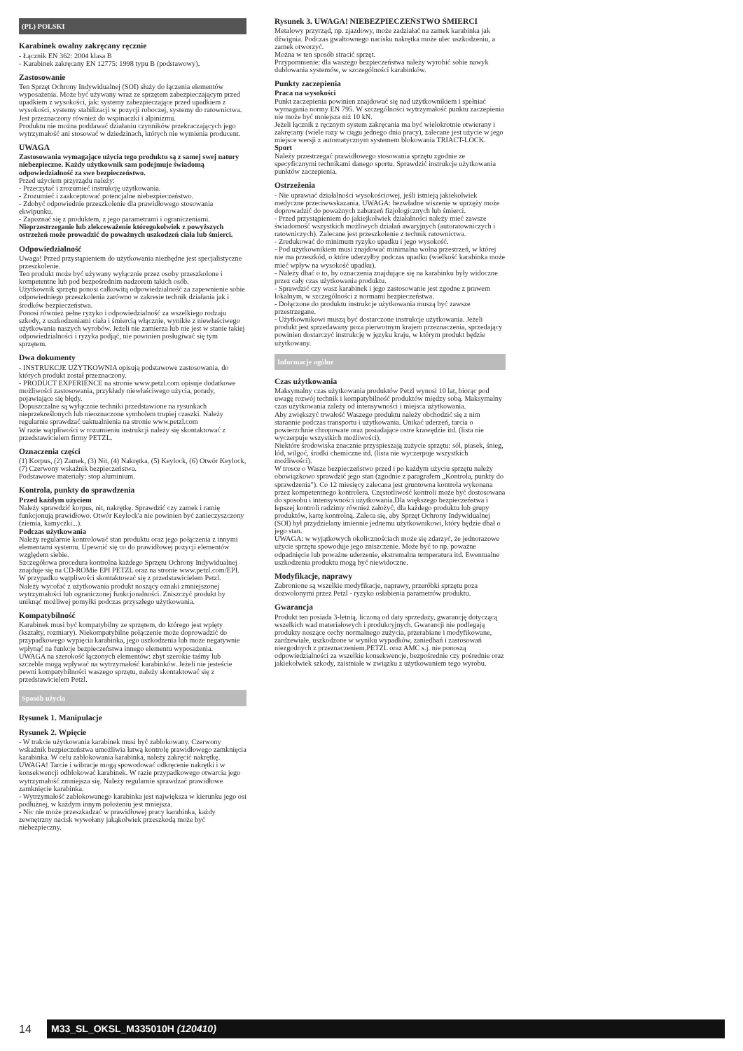(PL) POLSKI
Karabinek owalny zakręcany ręcznie
- Łącznik EN 362: 2004 klasa B
- Karabinek zakręcany EN 12775: 1998 typu B (podstawowy).
Zastosowanie
Ten Sprzęt Ochrony Indywidualnej (SOI) służy do łączenia elementów wyposażenia. Może być używany wraz ze sprzętem zabezpieczającym przed upadkiem z wysokości, jak: systemy zabezpieczające przed upadkiem z wysokości, systemy stabilizacji w pozycji roboczej, systemy do ratownictwa. Jest przeznaczony również do wspinaczki i alpinizmu.
Produktu nie można poddawać działaniu czynników przekraczających jego wytrzymałość ani stosować w dziedzinach, których nie wymienia producent.
UWAGA
Zastosowania wymagające użycia tego produktu są z samej swej natury niebezpieczne. Każdy użytkownik sam podejmuje świadomą odpowiedzialność za swe bezpieczeństwo.
Przed użyciem przyrządu należy:
- Przeczytać i zrozumieć instrukcję użytkowania.
- Zrozumieć i zaakceptować potencjalne niebezpieczeństwo.
- Zdobyć odpowiednie przeszkolenie dla prawidłowego stosowania ekwipunku.
- Zapoznać się z produktem, z jego parametrami i ograniczeniami.
Nieprzestrzeganie lub zlekceważenie któregokolwiek z powyższych ostrzeżeń może prowadzić do poważnych uszkodzeń ciała lub śmierci.
Odpowiedzialność
Uwaga! Przed przystąpieniem do użytkowania niezbędne jest specjalistyczne przeszkolenie.
Ten produkt może być używany wyłącznie przez osoby przeszkolone i kompetentne lub pod bezpośrednim nadzorem takich osób.
Użytkownik sprzętu ponosi całkowitą odpowiedzialność za zapewnienie sobie odpowiedniego przeszkolenia zarówno w zakresie technik działania jak i środków bezpieczeństwa.
Ponosi również pełne ryzyko i odpowiedzialność za wszelkiego rodzaju szkody, z uszkodzeniami ciała i śmiercią włącznie, wynikłe z niewłaściwego użytkowania naszych wyrobów. Jeżeli nie zamierza lub nie jest w stanie takiej odpowiedzialności i ryzyka podjąć, nie powinien posługiwać się tym sprzętem.
Dwa dokumenty
- INSTRUKCJE UŻYTKOWNIA opisują podstawowe zastosowania, do których produkt został przeznaczony.
- PRODUCT EXPERIENCE na stronie www.petzl.com opisuje dodatkowe możliwości zastosowania, przykłady niewłaściwego użycia, porady, pojawiające się błędy.
Dopuszczalne są wyłącznie techniki przedstawione na rysunkach nieprzekreślonych lub nieoznaczone symbolem trupiej czaszki. Należy regularnie sprawdzać uaktualnienia na stronie www.petzl.com
W razie wątpliwości w rozumieniu instrukcji należy się skontaktować z przedstawicielem firmy PETZL.
Oznaczenia części
(1) Korpus, (2) Zamek, (3) Nit, (4) Nakrętka, (5) Keylock, (6) Otwór Keylock, (7) Czerwony wskaźnik bezpieczeństwa.
Podstawowe materiały: stop aluminium.
Kontrola, punkty do sprawdzenia
Przed każdym użyciem
Należy sprawdzić korpus, nit, nakrętkę. Sprawdzić czy zamek i ramię funkcjonują prawidłowo. Otwór Keylock'a nie powinien być zanieczyszczony (ziemia, kamyczki...).
Podczas użytkowania
Należy regularnie kontrolować stan produktu oraz jego połączenia z innymi elementami systemu. Upewnić się co do prawidłowej pozycji elementów względem siebie.
Szczegółowa procedura kontrolna każdego Sprzętu Ochrony Indywidualnej znajduje się na CD-ROMie EPI PETZL oraz na stronie www.petzl.com/EPI. W przypadku wątpliwości skontaktować się z przedstawicielem Petzl.
Należy wycofać z użytkowania produkt noszący oznaki zmniejszonej wytrzymałości lub ograniczonej funkcjonalności. Zniszczyć produkt by uniknąć możliwej pomyłki podczas przyszłego użytkowania.
Kompatybilność
Karabinek musi być kompatybilny ze sprzętem, do którego jest wpięty (kształty, rozmiary). Niekompatybilne połączenie może doprowadzić do przypadkowego wypięcia karabinka, jego uszkodzenia lub może negatywnie wpłynąć na funkcje bezpieczeństwa innego elementu wyposażenia.
UWAGA na szerokość łączonych elementów: zbyt szerokie taśmy lub szczeble mogą wpływać na wytrzymałość karabinków. Jeżeli nie jesteście pewni kompatybilności waszego sprzętu, należy skontaktować się z przedstawicielem Petzl.
Sposób użycia
Rysunek 1. Manipulacje
Rysunek 2. Wpięcie
- W trakcie użytkowania karabinek musi być zablokowany. Czerwony wskaźnik bezpieczeństwa umożliwia łatwą kontrolę prawidłowego zamknięcia karabinka. W celu zablokowania karabinka, należy zakręcić nakrętkę.
UWAGA! Tarcie i wibracje mogą spowodować odkręcenie nakrętki i w konsekwencji odblokować karabinek. W razie przypadkowego otwarcia jego wytrzymałość zmniejsza się. Należy regularnie sprawdzać prawidłowe zamknięcie karabinka.
- Wytrzymałość zablokowanego karabinka jest największa w kierunku jego osi podłużnej, w każdym innym położeniu jest mniejsza.
- Nic nie może przeszkadzać w prawidłowej pracy karabinka, każdy zewnętrzny nacisk wywołany jakąkolwiek przeszkodą może być niebezpieczny.
Rysunek 3. UWAGA! NIEBEZPIECZEŃSTWO ŚMIERCI
Metalowy przyrząd, np. zjazdowy, może zadziałać na zamek karabinka jak dźwignia. Podczas gwałtownego nacisku nakrętka może ulec uszkodzeniu, a zamek otworzyć.
Można w ten sposób stracić sprzęt.
Przypomnienie: dla waszego bezpieczeństwa należy wyrobić sobie nawyk dublowania systemów, w szczególności karabinków.
Punkty zaczepienia
Praca na wysokości
Punkt zaczepienia powinien znajdować się nad użytkownikiem i spełniać wymagania normy EN 795. W szczególności wytrzymałość punktu zaczepienia nie może być mniejsza niż 10 kN.
Jeżeli łącznik z ręcznym system zakręcania ma być wielokrotnie otwierany i zakręcany (wiele razy w ciągu jednego dnia pracy), zalecane jest użycie w jego miejsce wersji z automatycznym systemem blokowania TRIACT-LOCK.
Sport
Należy przestrzegać prawidłowego stosowania sprzętu zgodnie ze specyficznymi technikami danego sportu. Sprawdzić instrukcje użytkowania punktów zaczepienia.
Ostrzeżenia
- Nie uprawiać działalności wysokościowej, jeśli istnieją jakiekolwiek medyczne przeciwwskazania. UWAGA: bezwładne wiszenie w uprzęży może doprowadzić do poważnych zaburzeń fizjologicznych lub śmierci.
- Przed przystąpieniem do jakiejkolwiek działalności należy mieć zawsze świadomość wszystkich możliwych działań awaryjnych (autoratowniczych i ratowniczych). Zalecane jest przeszkolenie z technik ratownictwa.
- Zredukować do minimum ryzyko upadku i jego wysokość.
- Pod użytkownikiem musi znajdować minimalna wolna przestrzeń, w której nie ma przeszkód, o które uderzyłby podczas upadku (wielkość karabinka może mieć wpływ na wysokość upadku).
- Należy dbać o to, by oznaczenia znajdujące się na karabinku były widoczne przez cały czas użytkowania produktu.
- Sprawdzić czy wasz karabinek i jego zastosowanie jest zgodne z prawem lokalnym, w szczególności z normami bezpieczeństwa.
- Dołączone do produktu instrukcje użytkowania muszą być zawsze przestrzegane.
- Użytkownikowi muszą być dostarczone instrukcje użytkowania. Jeżeli produkt jest sprzedawany poza pierwotnym krajem przeznaczenia, sprzedający powinien dostarczyć instrukcję w języku kraju, w którym produkt będzie użytkowany.
Informacje ogólne
Czas użytkowania
Maksymalny czas użytkowania produktów Petzl wynosi 10 lat, biorąc pod uwagę rozwój technik i kompatybilność produktów między sobą. Maksymalny czas użytkowania zależy od intensywności i miejsca użytkowania.
Aby zwiększyć trwałość Waszego produktu należy obchodzić się z nim starannie podczas transportu i użytkowania. Unikać uderzeń, tarcia o powierzchnie chropowate oraz posiadające ostre krawędzie itd. (lista nie wyczerpuje wszystkich możliwości).
Niektóre środowiska znacznie przyspieszają zużycie sprzętu: sól, piasek, śnieg, lód, wilgoć, środki chemiczne itd. (lista nie wyczerpuje wszystkich możliwości).
W trosce o Wasze bezpieczeństwo przed i po każdym użyciu sprzętu należy obowiązkowo sprawdzić jego stan (zgodnie z paragrafem „Kontrola, punkty do sprawdzenia"). Co 12 miesięcy zalecana jest gruntowna kontrola wykonana przez kompetentnego kontrolera. Częstotliwość kontroli może być dostosowana do sposobu i intensywności użytkowania.Dla większego bezpieczeństwa i lepszej kontroli radzimy również założyć, dla każdego produktu lub grupy produktów, kartę kontrolną. Zaleca się, aby Sprzęt Ochrony Indywidualnej (SOI) był przydzielany imiennie jednemu użytkownikowi, który będzie dbał o jego stan.
UWAGA: w wyjątkowych okolicznościach może się zdarzyć, że jednorazowe użycie sprzętu spowoduje jego zniszczenie. Może być to np. poważne odpadnięcie lub poważne uderzenie, ekstremalna temperatura itd. Ewentualne uszkodzenia produktu mogą być niewidoczne.
Modyfikacje, naprawy
Zabronione są wszelkie modyfikacje, naprawy, przeróbki sprzętu poza dozwolonymi przez Petzl - ryzyko osłabienia parametrów produktu.
Gwarancja
Produkt ten posiada 3-letnią, liczoną od daty sprzedaży, gwarancję dotyczącą wszelkich wad materiałowych i produkcyjnych. Gwarancji nie podlegają produkty noszące cechy normalnego zużycia, przerabiane i modyfikowane, zardzewiałe, uszkodzone w wyniku wypadków, zaniedbań i zastosowań niezgodnych z przeznaczeniem.PETZL oraz AMC s.j. nie ponoszą odpowiedzialności za wszelkie konsekwencje, bezpośrednie czy pośrednie oraz jakiekolwiek szkody, zaistniałe w związku z użytkowaniem tego wyrobu.
14 M33_SL_OKSL_M335010H (120410)